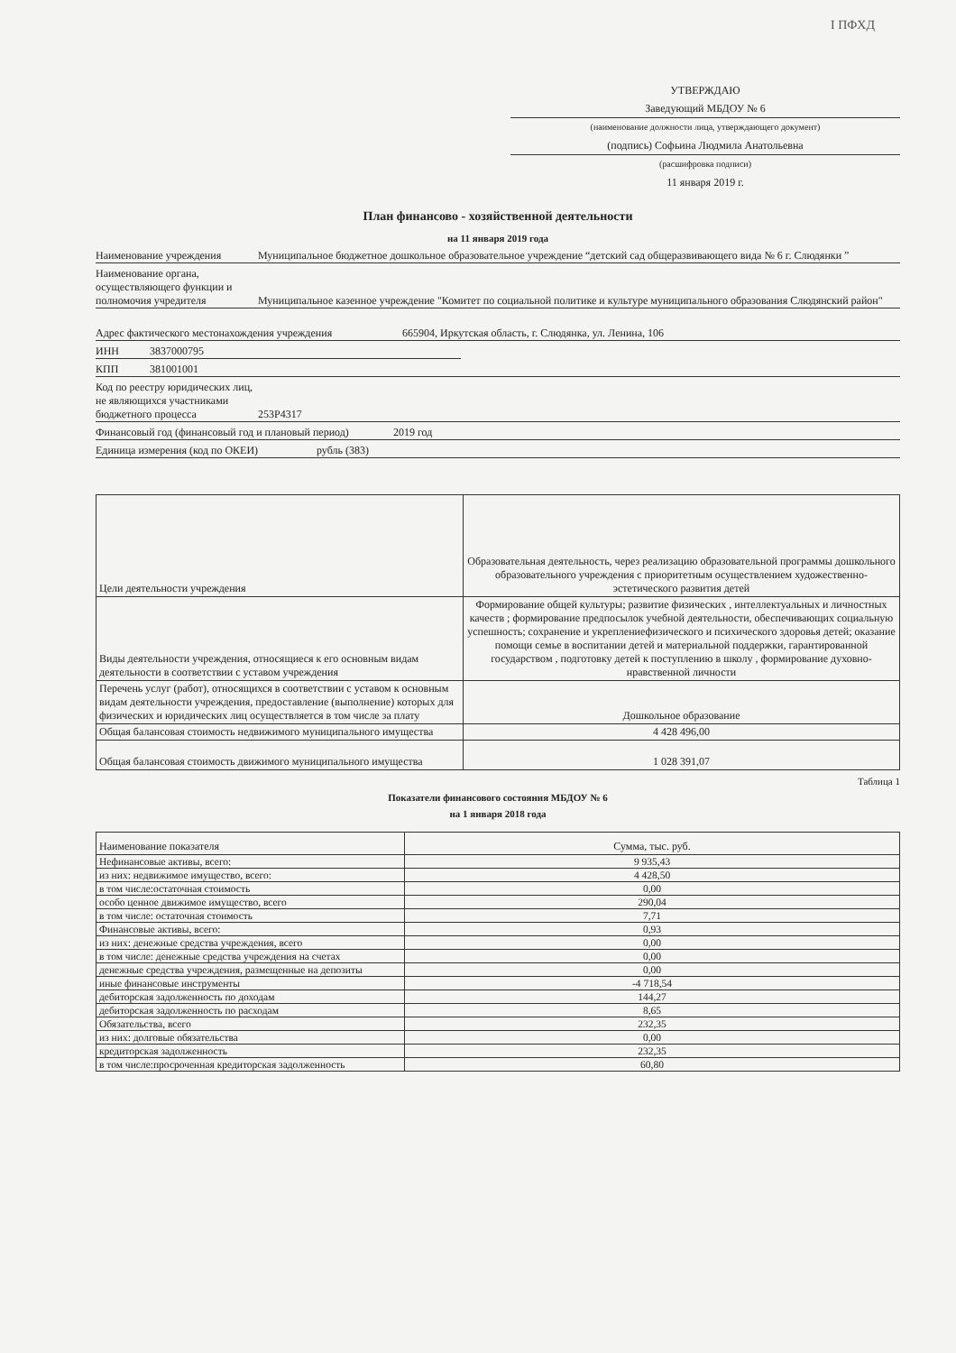I ПФХД
УТВЕРЖДАЮ
Заведующий МБДОУ № 6
(наименование должности лица, утверждающего документ)
(подпись) Софьина Людмила Анатольевна
(расшифровка подписи)
11 января 2019 г.
План финансово - хозяйственной деятельности
на 11 января 2019 года
Наименование учреждения
Муниципальное бюджетное дошкольное образовательное учреждение “детский сад общеразвивающего вида № 6 г. Слюдянки ”
Наименование органа, осуществляющего функции и полномочия учредителя
Муниципальное казенное учреждение "Комитет по социальной политике и культуре муниципального образования Слюдянский район"
Адрес фактического местонахождения учреждения
665904, Иркутская область, г. Слюдянка, ул. Ленина, 106
ИНН
3837000795
КПП
381001001
Код по реестру юридических лиц, не являющихся участниками бюджетного процесса
253P4317
Финансовый год (финансовый год и плановый период)
2019 год
Единица измерения (код по ОКЕИ)
рубль (383)
| Цели деятельности учреждения | Образовательная деятельность, через реализацию образовательной программы дошкольного образовательного учреждения с приоритетным осуществлением художественно-эстетического развития детей |
| Виды деятельности учреждения, относящиеся к его основным видам деятельности в соответствии с уставом учреждения | Формирование общей культуры; развитие физических , интеллектуальных и личностных качеств ; формирование предпосылок учебной деятельности, обеспечивающих социальную успешность; сохранение и укреплениефизического и психического здоровья детей; оказание помощи семье в воспитании детей и материальной поддержки, гарантированной государством , подготовку детей к поступлению в школу , формирование духовно-нравственной личности |
| Перечень услуг (работ), относящихся в соответствии с уставом к основным видам деятельности учреждения, предоставление (выполнение) которых для физических и юридических лиц осуществляется в том числе за плату | Дошкольное образование |
| Общая балансовая стоимость недвижимого муниципального имущества | 4 428 496,00 |
| Общая балансовая стоимость движимого муниципального имущества | 1 028 391,07 |
Таблица 1
Показатели финансового состояния МБДОУ № 6
на 1 января 2018 года
| Наименование показателя | Сумма, тыс. руб. |
| --- | --- |
| Нефинансовые активы, всего: | 9 935,43 |
| из них: недвижимое имущество, всего: | 4 428,50 |
| в том числе:остаточная стоимость | 0,00 |
| особо ценное движимое имущество, всего | 290,04 |
| в том числе: остаточная стоимость | 7,71 |
| Финансовые активы, всего: | 0,93 |
| из них: денежные средства учреждения, всего | 0,00 |
| в том числе: денежные средства учреждения на счетах | 0,00 |
| денежные средства учреждения, размещенные на депозиты | 0,00 |
| иные финансовые инструменты | -4 718,54 |
| дебиторская задолженность по доходам | 144,27 |
| дебиторская задолженность по расходам | 8,65 |
| Обязательства, всего | 232,35 |
| из них: долговые обязательства | 0,00 |
| кредиторская задолженность | 232,35 |
| в том числе:просроченная кредиторская задолженность | 60,80 |